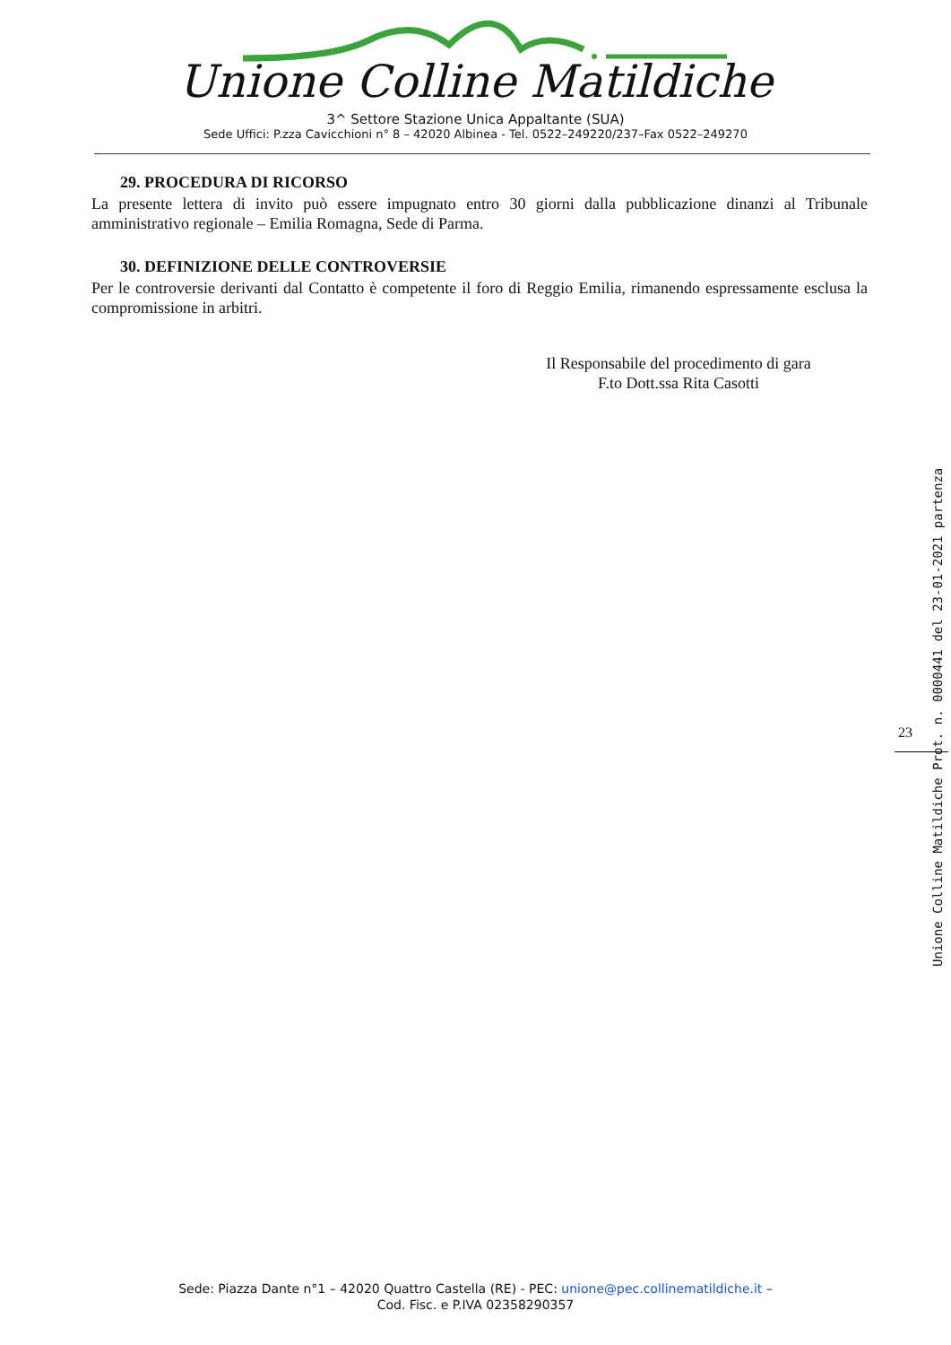Unione Colline Matildiche
3^ Settore Stazione Unica Appaltante (SUA)
Sede Uffici: P.zza Cavicchioni n° 8 – 42020 Albinea - Tel. 0522–249220/237–Fax 0522–249270
29. PROCEDURA DI RICORSO
La presente lettera di invito può essere impugnato entro 30 giorni dalla pubblicazione dinanzi al Tribunale amministrativo regionale – Emilia Romagna, Sede di Parma.
30. DEFINIZIONE DELLE CONTROVERSIE
Per le controversie derivanti dal Contatto è competente il foro di Reggio Emilia, rimanendo espressamente esclusa la compromissione in arbitri.
Il Responsabile del procedimento di gara
F.to Dott.ssa Rita Casotti
23
Unione Colline Matildiche Prot. n. 0000441 del 23-01-2021 partenza
Sede: Piazza Dante n°1 – 42020 Quattro Castella (RE) - PEC: unione@pec.collinematildiche.it –
Cod. Fisc. e P.IVA 02358290357